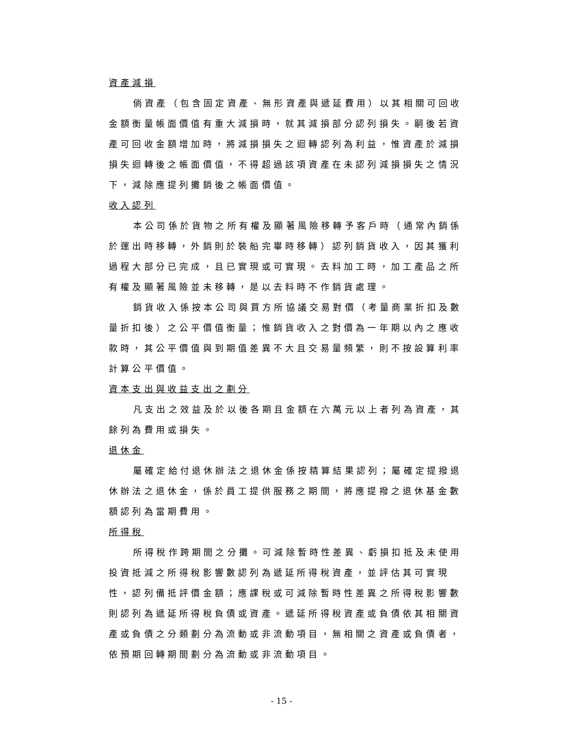資產減損
倘資產（包含固定資產、無形資產與遞延費用）以其相關可回收金額衡量帳面價值有重大減損時，就其減損部分認列損失。嗣後若資產可回收金額增加時，將減損損失之迴轉認列為利益，惟資產於減損損失迴轉後之帳面價值，不得超過該項資產在未認列減損損失之情況下，減除應提列攤銷後之帳面價值。
收入認列
本公司係於貨物之所有權及顯著風險移轉予客戶時（通常內銷係於運出時移轉，外銷則於裝船完畢時移轉）認列銷貨收入，因其獲利過程大部分已完成，且已實現或可實現。去料加工時，加工產品之所有權及顯著風險並未移轉，是以去料時不作銷貨處理。
銷貨收入係按本公司與買方所協議交易對價（考量商業折扣及數量折扣後）之公平價值衡量；惟銷貨收入之對價為一年期以內之應收款時，其公平價值與到期值差異不大且交易量頻繁，則不按設算利率計算公平價值。
資本支出與收益支出之劃分
凡支出之效益及於以後各期且金額在六萬元以上者列為資產，其餘列為費用或損失。
退休金
屬確定給付退休辦法之退休金係按精算結果認列；屬確定提撥退休辦法之退休金，係於員工提供服務之期間，將應提撥之退休基金數額認列為當期費用。
所得稅
所得稅作跨期間之分攤。可減除暫時性差異、虧損扣抵及未使用投資抵減之所得稅影響數認列為遞延所得稅資產，並評估其可實現性，認列備抵評價金額；應課稅或可減除暫時性差異之所得稅影響數則認列為遞延所得稅負債或資產。遞延所得稅資產或負債依其相關資產或負債之分類劃分為流動或非流動項目，無相關之資產或負債者，依預期回轉期間劃分為流動或非流動項目。
- 15 -